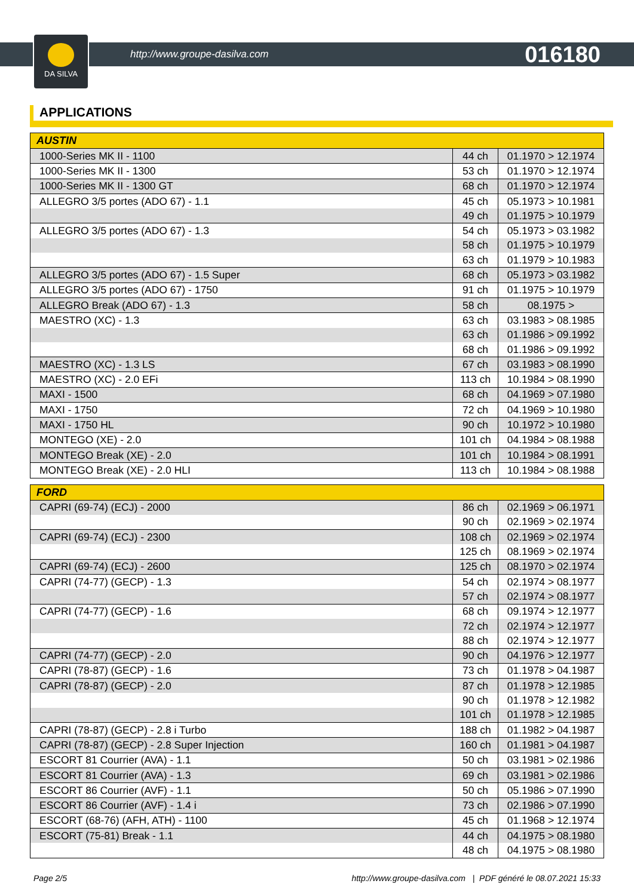DA SILVA
http://www.groupe-dasilva.com 016180
APPLICATIONS
| AUSTIN | | |
| --- | --- | --- |
| 1000-Series MK II - 1100 | 44 ch | 01.1970 > 12.1974 |
| 1000-Series MK II - 1300 | 53 ch | 01.1970 > 12.1974 |
| 1000-Series MK II - 1300 GT | 68 ch | 01.1970 > 12.1974 |
| ALLEGRO 3/5 portes (ADO 67) - 1.1 | 45 ch | 05.1973 > 10.1981 |
| | 49 ch | 01.1975 > 10.1979 |
| ALLEGRO 3/5 portes (ADO 67) - 1.3 | 54 ch | 05.1973 > 03.1982 |
| | 58 ch | 01.1975 > 10.1979 |
| | 63 ch | 01.1979 > 10.1983 |
| ALLEGRO 3/5 portes (ADO 67) - 1.5 Super | 68 ch | 05.1973 > 03.1982 |
| ALLEGRO 3/5 portes (ADO 67) - 1750 | 91 ch | 01.1975 > 10.1979 |
| ALLEGRO Break (ADO 67) - 1.3 | 58 ch | 08.1975 > |
| MAESTRO (XC) - 1.3 | 63 ch | 03.1983 > 08.1985 |
| | 63 ch | 01.1986 > 09.1992 |
| | 68 ch | 01.1986 > 09.1992 |
| MAESTRO (XC) - 1.3 LS | 67 ch | 03.1983 > 08.1990 |
| MAESTRO (XC) - 2.0 EFi | 113 ch | 10.1984 > 08.1990 |
| MAXI - 1500 | 68 ch | 04.1969 > 07.1980 |
| MAXI - 1750 | 72 ch | 04.1969 > 10.1980 |
| MAXI - 1750 HL | 90 ch | 10.1972 > 10.1980 |
| MONTEGO (XE) - 2.0 | 101 ch | 04.1984 > 08.1988 |
| MONTEGO Break (XE) - 2.0 | 101 ch | 10.1984 > 08.1991 |
| MONTEGO Break (XE) - 2.0 HLI | 113 ch | 10.1984 > 08.1988 |
| FORD | | |
| --- | --- | --- |
| CAPRI (69-74) (ECJ) - 2000 | 86 ch | 02.1969 > 06.1971 |
| | 90 ch | 02.1969 > 02.1974 |
| CAPRI (69-74) (ECJ) - 2300 | 108 ch | 02.1969 > 02.1974 |
| | 125 ch | 08.1969 > 02.1974 |
| CAPRI (69-74) (ECJ) - 2600 | 125 ch | 08.1970 > 02.1974 |
| CAPRI (74-77) (GECP) - 1.3 | 54 ch | 02.1974 > 08.1977 |
| | 57 ch | 02.1974 > 08.1977 |
| CAPRI (74-77) (GECP) - 1.6 | 68 ch | 09.1974 > 12.1977 |
| | 72 ch | 02.1974 > 12.1977 |
| | 88 ch | 02.1974 > 12.1977 |
| CAPRI (74-77) (GECP) - 2.0 | 90 ch | 04.1976 > 12.1977 |
| CAPRI (78-87) (GECP) - 1.6 | 73 ch | 01.1978 > 04.1987 |
| CAPRI (78-87) (GECP) - 2.0 | 87 ch | 01.1978 > 12.1985 |
| | 90 ch | 01.1978 > 12.1982 |
| | 101 ch | 01.1978 > 12.1985 |
| CAPRI (78-87) (GECP) - 2.8 i Turbo | 188 ch | 01.1982 > 04.1987 |
| CAPRI (78-87) (GECP) - 2.8 Super Injection | 160 ch | 01.1981 > 04.1987 |
| ESCORT 81 Courrier (AVA) - 1.1 | 50 ch | 03.1981 > 02.1986 |
| ESCORT 81 Courrier (AVA) - 1.3 | 69 ch | 03.1981 > 02.1986 |
| ESCORT 86 Courrier (AVF) - 1.1 | 50 ch | 05.1986 > 07.1990 |
| ESCORT 86 Courrier (AVF) - 1.4 i | 73 ch | 02.1986 > 07.1990 |
| ESCORT (68-76) (AFH, ATH) - 1100 | 45 ch | 01.1968 > 12.1974 |
| ESCORT (75-81) Break - 1.1 | 44 ch | 04.1975 > 08.1980 |
| | 48 ch | 04.1975 > 08.1980 |
Page 2/5 http://www.groupe-dasilva.com | PDF généré le 08.07.2021 15:33